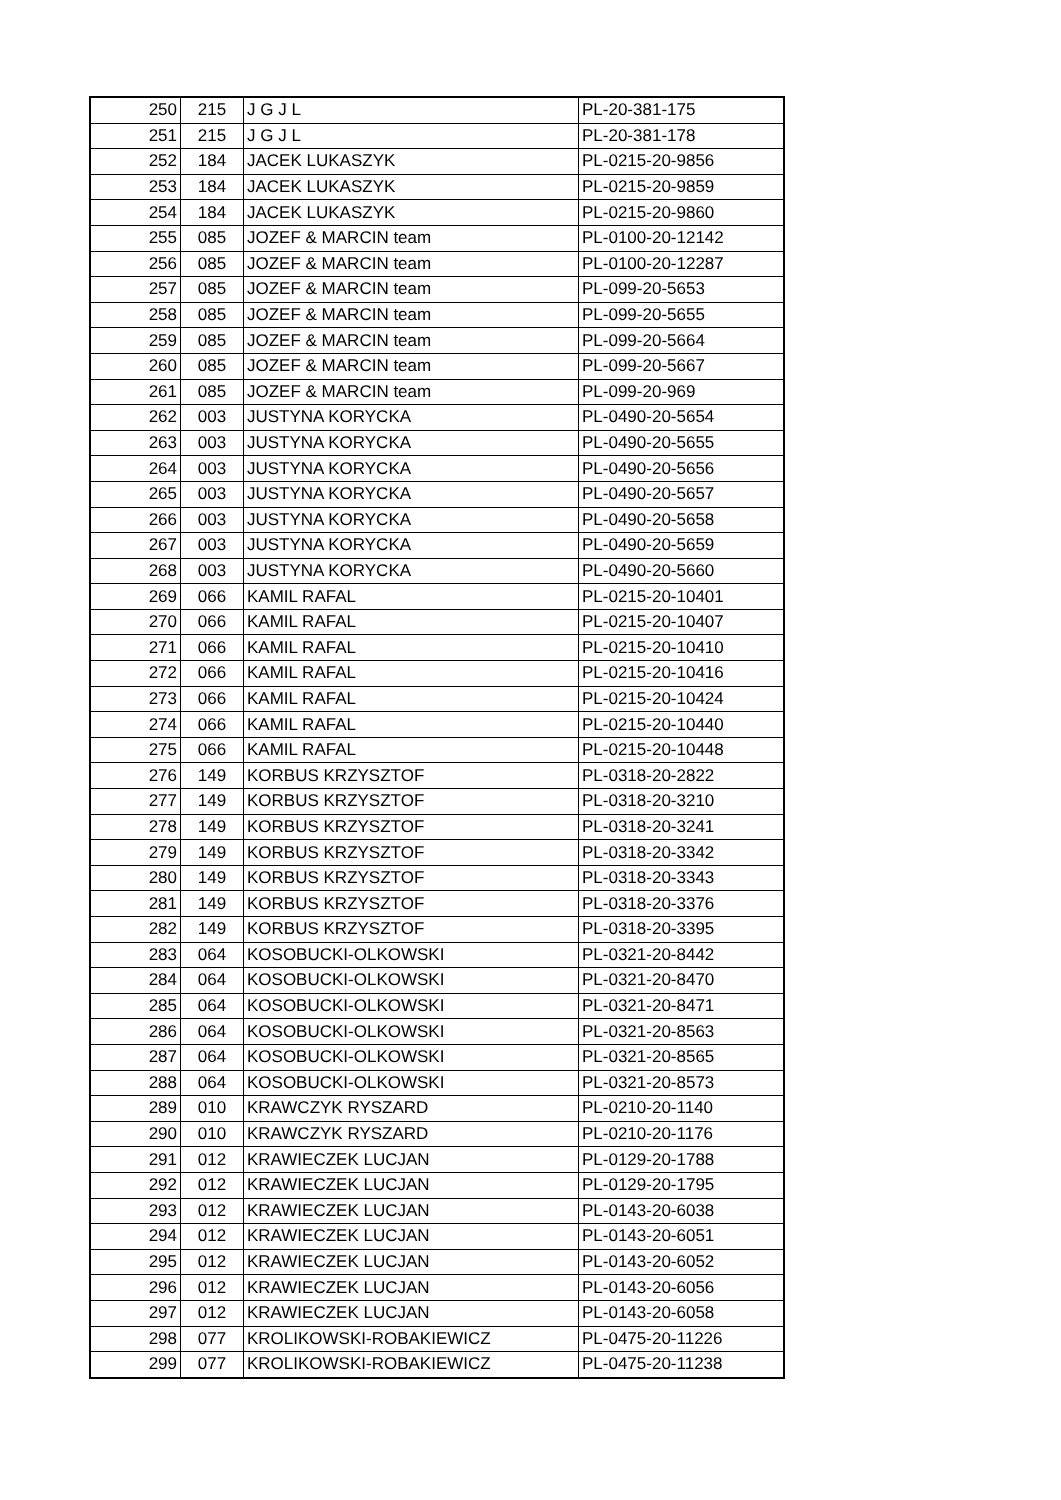| 250 | 215 | J G J L | PL-20-381-175 |
| 251 | 215 | J G J L | PL-20-381-178 |
| 252 | 184 | JACEK LUKASZYK | PL-0215-20-9856 |
| 253 | 184 | JACEK LUKASZYK | PL-0215-20-9859 |
| 254 | 184 | JACEK LUKASZYK | PL-0215-20-9860 |
| 255 | 085 | JOZEF & MARCIN team | PL-0100-20-12142 |
| 256 | 085 | JOZEF & MARCIN team | PL-0100-20-12287 |
| 257 | 085 | JOZEF & MARCIN team | PL-099-20-5653 |
| 258 | 085 | JOZEF & MARCIN team | PL-099-20-5655 |
| 259 | 085 | JOZEF & MARCIN team | PL-099-20-5664 |
| 260 | 085 | JOZEF & MARCIN team | PL-099-20-5667 |
| 261 | 085 | JOZEF & MARCIN team | PL-099-20-969 |
| 262 | 003 | JUSTYNA KORYCKA | PL-0490-20-5654 |
| 263 | 003 | JUSTYNA KORYCKA | PL-0490-20-5655 |
| 264 | 003 | JUSTYNA KORYCKA | PL-0490-20-5656 |
| 265 | 003 | JUSTYNA KORYCKA | PL-0490-20-5657 |
| 266 | 003 | JUSTYNA KORYCKA | PL-0490-20-5658 |
| 267 | 003 | JUSTYNA KORYCKA | PL-0490-20-5659 |
| 268 | 003 | JUSTYNA KORYCKA | PL-0490-20-5660 |
| 269 | 066 | KAMIL RAFAL | PL-0215-20-10401 |
| 270 | 066 | KAMIL RAFAL | PL-0215-20-10407 |
| 271 | 066 | KAMIL RAFAL | PL-0215-20-10410 |
| 272 | 066 | KAMIL RAFAL | PL-0215-20-10416 |
| 273 | 066 | KAMIL RAFAL | PL-0215-20-10424 |
| 274 | 066 | KAMIL RAFAL | PL-0215-20-10440 |
| 275 | 066 | KAMIL RAFAL | PL-0215-20-10448 |
| 276 | 149 | KORBUS KRZYSZTOF | PL-0318-20-2822 |
| 277 | 149 | KORBUS KRZYSZTOF | PL-0318-20-3210 |
| 278 | 149 | KORBUS KRZYSZTOF | PL-0318-20-3241 |
| 279 | 149 | KORBUS KRZYSZTOF | PL-0318-20-3342 |
| 280 | 149 | KORBUS KRZYSZTOF | PL-0318-20-3343 |
| 281 | 149 | KORBUS KRZYSZTOF | PL-0318-20-3376 |
| 282 | 149 | KORBUS KRZYSZTOF | PL-0318-20-3395 |
| 283 | 064 | KOSOBUCKI-OLKOWSKI | PL-0321-20-8442 |
| 284 | 064 | KOSOBUCKI-OLKOWSKI | PL-0321-20-8470 |
| 285 | 064 | KOSOBUCKI-OLKOWSKI | PL-0321-20-8471 |
| 286 | 064 | KOSOBUCKI-OLKOWSKI | PL-0321-20-8563 |
| 287 | 064 | KOSOBUCKI-OLKOWSKI | PL-0321-20-8565 |
| 288 | 064 | KOSOBUCKI-OLKOWSKI | PL-0321-20-8573 |
| 289 | 010 | KRAWCZYK RYSZARD | PL-0210-20-1140 |
| 290 | 010 | KRAWCZYK RYSZARD | PL-0210-20-1176 |
| 291 | 012 | KRAWIECZEK LUCJAN | PL-0129-20-1788 |
| 292 | 012 | KRAWIECZEK LUCJAN | PL-0129-20-1795 |
| 293 | 012 | KRAWIECZEK LUCJAN | PL-0143-20-6038 |
| 294 | 012 | KRAWIECZEK LUCJAN | PL-0143-20-6051 |
| 295 | 012 | KRAWIECZEK LUCJAN | PL-0143-20-6052 |
| 296 | 012 | KRAWIECZEK LUCJAN | PL-0143-20-6056 |
| 297 | 012 | KRAWIECZEK LUCJAN | PL-0143-20-6058 |
| 298 | 077 | KROLIKOWSKI-ROBAKIEWICZ | PL-0475-20-11226 |
| 299 | 077 | KROLIKOWSKI-ROBAKIEWICZ | PL-0475-20-11238 |